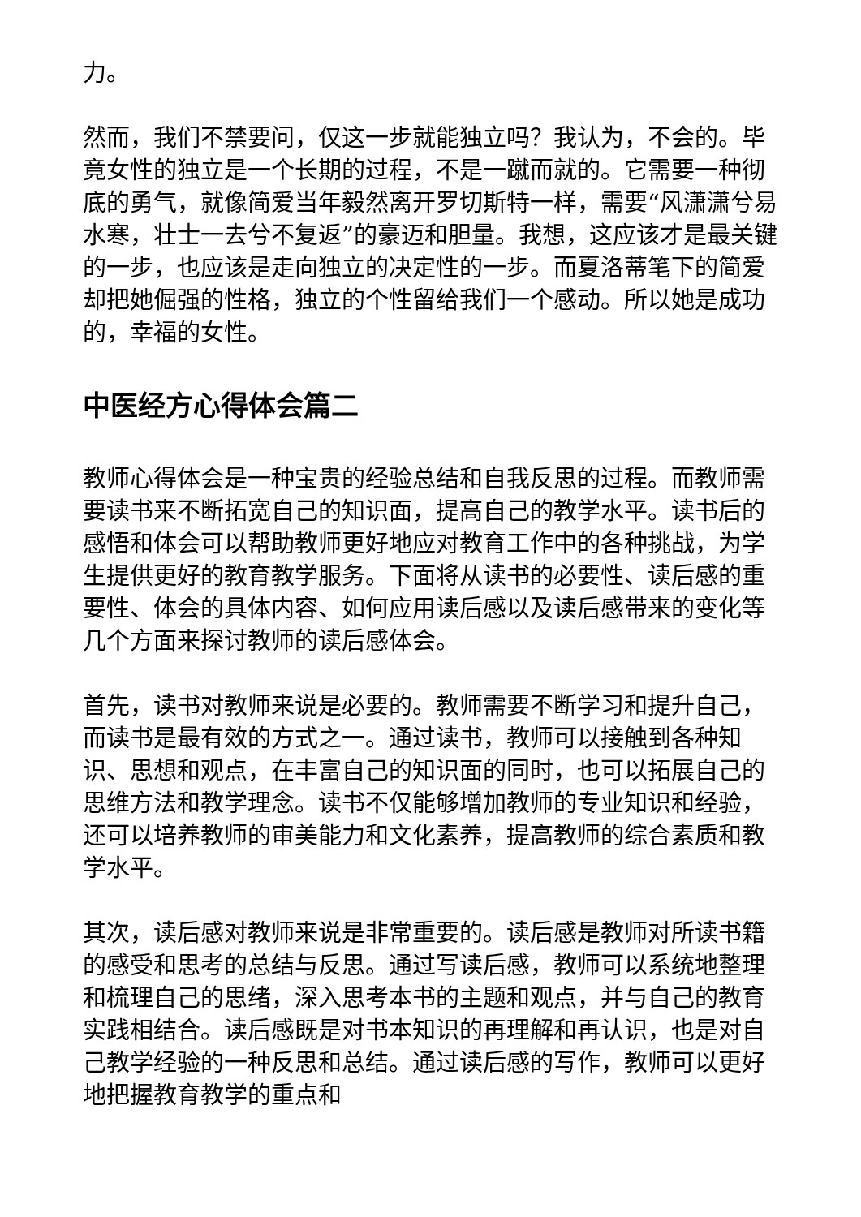力。
然而，我们不禁要问，仅这一步就能独立吗？我认为，不会的。毕竟女性的独立是一个长期的过程，不是一蹴而就的。它需要一种彻底的勇气，就像简爱当年毅然离开罗切斯特一样，需要“风潇潇兮易水寒，壮士一去兮不复返”的豪迈和胆量。我想，这应该才是最关键的一步，也应该是走向独立的决定性的一步。而夏洛蒂笔下的简爱却把她倔强的性格，独立的个性留给我们一个感动。所以她是成功的，幸福的女性。
中医经方心得体会篇二
教师心得体会是一种宝贵的经验总结和自我反思的过程。而教师需要读书来不断拓宽自己的知识面，提高自己的教学水平。读书后的感悟和体会可以帮助教师更好地应对教育工作中的各种挑战，为学生提供更好的教育教学服务。下面将从读书的必要性、读后感的重要性、体会的具体内容、如何应用读后感以及读后感带来的变化等几个方面来探讨教师的读后感体会。
首先，读书对教师来说是必要的。教师需要不断学习和提升自己，而读书是最有效的方式之一。通过读书，教师可以接触到各种知识、思想和观点，在丰富自己的知识面的同时，也可以拓展自己的思维方法和教学理念。读书不仅能够增加教师的专业知识和经验，还可以培养教师的审美能力和文化素养，提高教师的综合素质和教学水平。
其次，读后感对教师来说是非常重要的。读后感是教师对所读书籍的感受和思考的总结与反思。通过写读后感，教师可以系统地整理和梳理自己的思绪，深入思考本书的主题和观点，并与自己的教育实践相结合。读后感既是对书本知识的再理解和再认识，也是对自己教学经验的一种反思和总结。通过读后感的写作，教师可以更好地把握教育教学的重点和